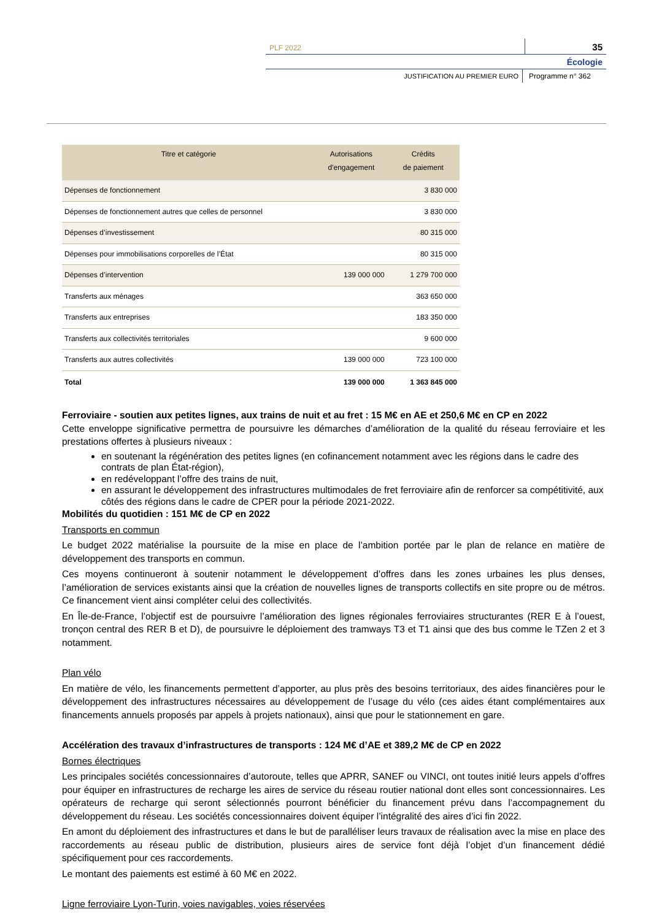PLF 2022
35
Écologie
JUSTIFICATION AU PREMIER EURO Programme n° 362
| Titre et catégorie | Autorisations d'engagement | Crédits de paiement |
| --- | --- | --- |
| Dépenses de fonctionnement | | 3 830 000 |
| Dépenses de fonctionnement autres que celles de personnel | | 3 830 000 |
| Dépenses d’investissement | | 80 315 000 |
| Dépenses pour immobilisations corporelles de l’État | | 80 315 000 |
| Dépenses d’intervention | 139 000 000 | 1 279 700 000 |
| Transferts aux ménages | | 363 650 000 |
| Transferts aux entreprises | | 183 350 000 |
| Transferts aux collectivités territoriales | | 9 600 000 |
| Transferts aux autres collectivités | 139 000 000 | 723 100 000 |
| Total | 139 000 000 | 1 363 845 000 |
Ferroviaire - soutien aux petites lignes, aux trains de nuit et au fret : 15 M€ en AE et 250,6 M€ en CP en 2022
Cette enveloppe significative permettra de poursuivre les démarches d’amélioration de la qualité du réseau ferroviaire et les prestations offertes à plusieurs niveaux :
en soutenant la régénération des petites lignes (en cofinancement notamment avec les régions dans le cadre des contrats de plan État-région),
en redéveloppant l’offre des trains de nuit,
en assurant le développement des infrastructures multimodales de fret ferroviaire afin de renforcer sa compétitivité, aux côtés des régions dans le cadre de CPER pour la période 2021-2022.
Mobilités du quotidien : 151 M€ de CP en 2022
Transports en commun
Le budget 2022 matérialise la poursuite de la mise en place de l’ambition portée par le plan de relance en matière de développement des transports en commun.
Ces moyens continueront à soutenir notamment le développement d’offres dans les zones urbaines les plus denses, l’amélioration de services existants ainsi que la création de nouvelles lignes de transports collectifs en site propre ou de métros. Ce financement vient ainsi compléter celui des collectivités.
En Île-de-France, l’objectif est de poursuivre l’amélioration des lignes régionales ferroviaires structurantes (RER E à l’ouest, tronçon central des RER B et D), de poursuivre le déploiement des tramways T3 et T1 ainsi que des bus comme le TZen 2 et 3 notamment.
Plan vélo
En matière de vélo, les financements permettent d’apporter, au plus près des besoins territoriaux, des aides financières pour le développement des infrastructures nécessaires au développement de l’usage du vélo (ces aides étant complémentaires aux financements annuels proposés par appels à projets nationaux), ainsi que pour le stationnement en gare.
Accélération des travaux d’infrastructures de transports : 124 M€ d’AE et 389,2 M€ de CP en 2022
Bornes électriques
Les principales sociétés concessionnaires d’autoroute, telles que APRR, SANEF ou VINCI, ont toutes initié leurs appels d’offres pour équiper en infrastructures de recharge les aires de service du réseau routier national dont elles sont concessionnaires. Les opérateurs de recharge qui seront sélectionnés pourront bénéficier du financement prévu dans l’accompagnement du développement du réseau. Les sociétés concessionnaires doivent équiper l’intégralité des aires d’ici fin 2022.
En amont du déploiement des infrastructures et dans le but de paralléliser leurs travaux de réalisation avec la mise en place des raccordements au réseau public de distribution, plusieurs aires de service font déjà l’objet d’un financement dédié spécifiquement pour ces raccordements.
Le montant des paiements est estimé à 60 M€ en 2022.
Ligne ferroviaire Lyon-Turin, voies navigables, voies réservées